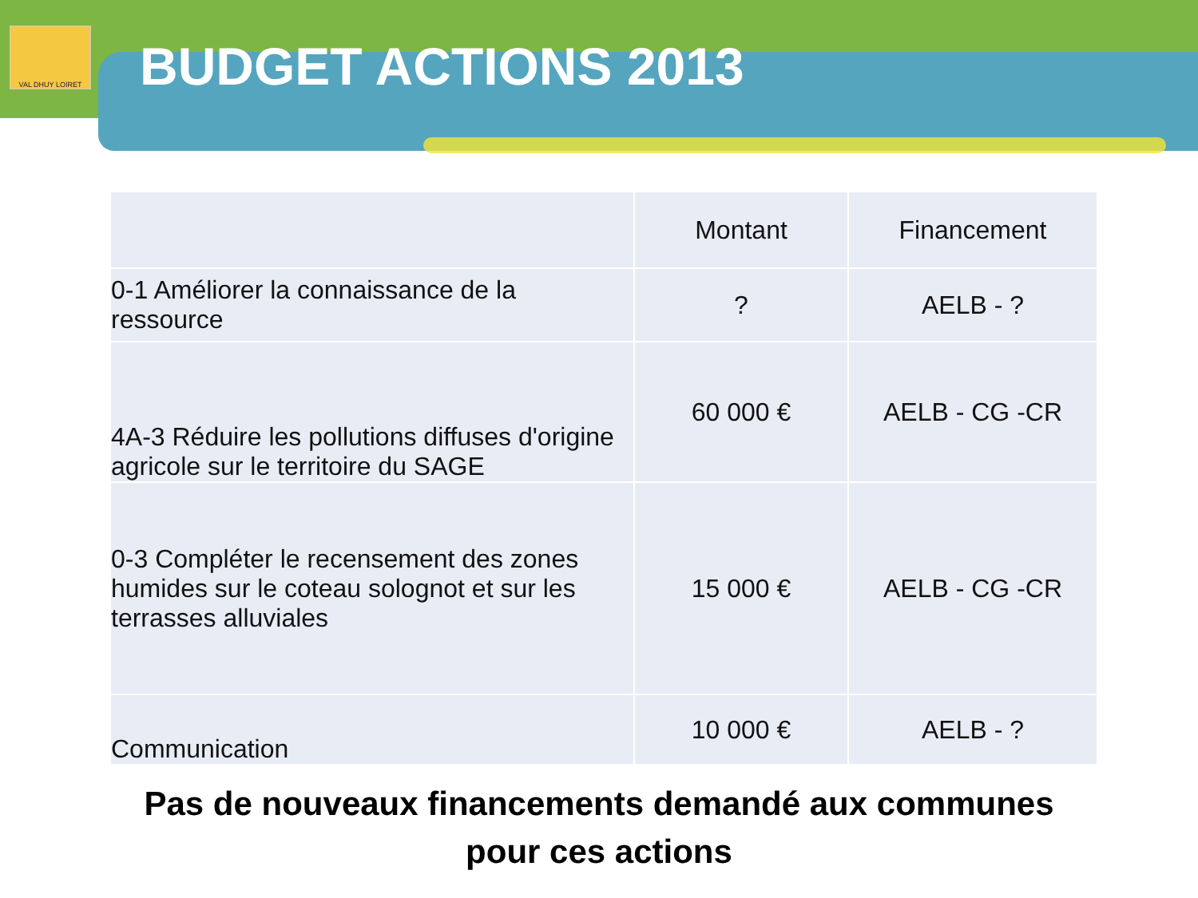VAL DHUY LOIRET
BUDGET ACTIONS 2013
| | Montant | Financement |
| --- | --- | --- |
| 0-1 Améliorer la connaissance de la ressource | ? | AELB - ? |
| 4A-3 Réduire les pollutions diffuses d'origine agricole sur le territoire du SAGE | 60 000 € | AELB - CG -CR |
| 0-3 Compléter le recensement des zones humides sur le coteau solognot et sur les terrasses alluviales | 15 000 € | AELB - CG -CR |
| Communication | 10 000 € | AELB - ? |
Pas de nouveaux financements demandé aux communes
pour ces actions